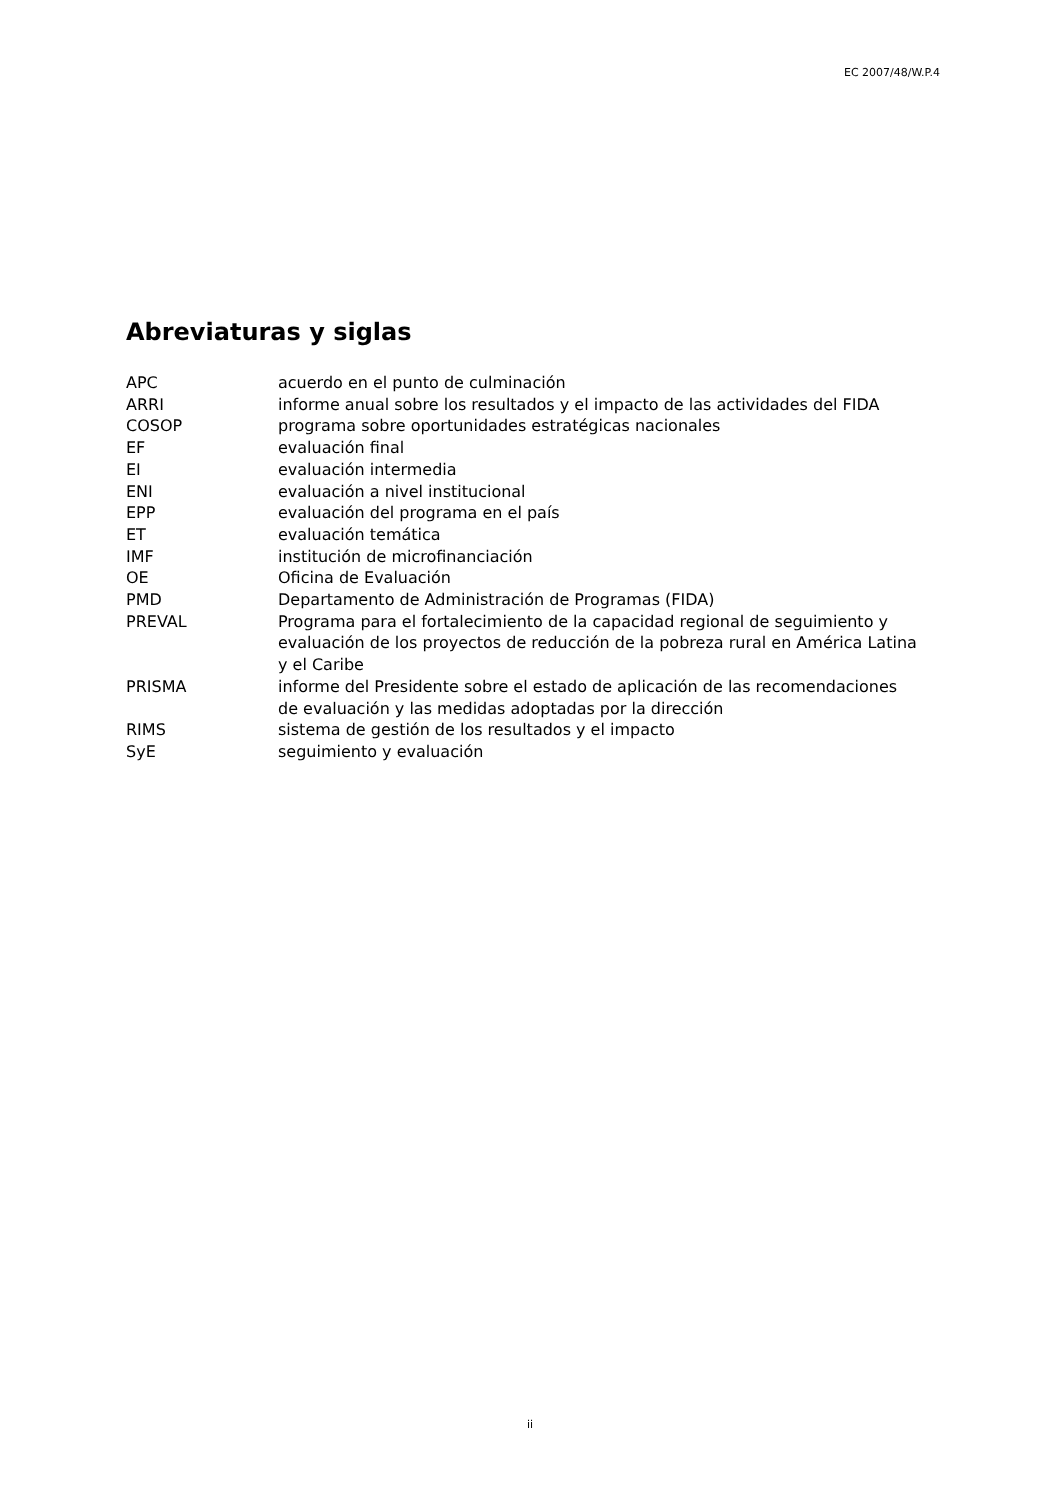EC 2007/48/W.P.4
Abreviaturas y siglas
| APC | acuerdo en el punto de culminación |
| ARRI | informe anual sobre los resultados y el impacto de las actividades del FIDA |
| COSOP | programa sobre oportunidades estratégicas nacionales |
| EF | evaluación final |
| EI | evaluación intermedia |
| ENI | evaluación a nivel institucional |
| EPP | evaluación del programa en el país |
| ET | evaluación temática |
| IMF | institución de microfinanciación |
| OE | Oficina de Evaluación |
| PMD | Departamento de Administración de Programas (FIDA) |
| PREVAL | Programa para el fortalecimiento de la capacidad regional de seguimiento y evaluación de los proyectos de reducción de la pobreza rural en América Latina y el Caribe |
| PRISMA | informe del Presidente sobre el estado de aplicación de las recomendaciones de evaluación y las medidas adoptadas por la dirección |
| RIMS | sistema de gestión de los resultados y el impacto |
| SyE | seguimiento y evaluación |
ii